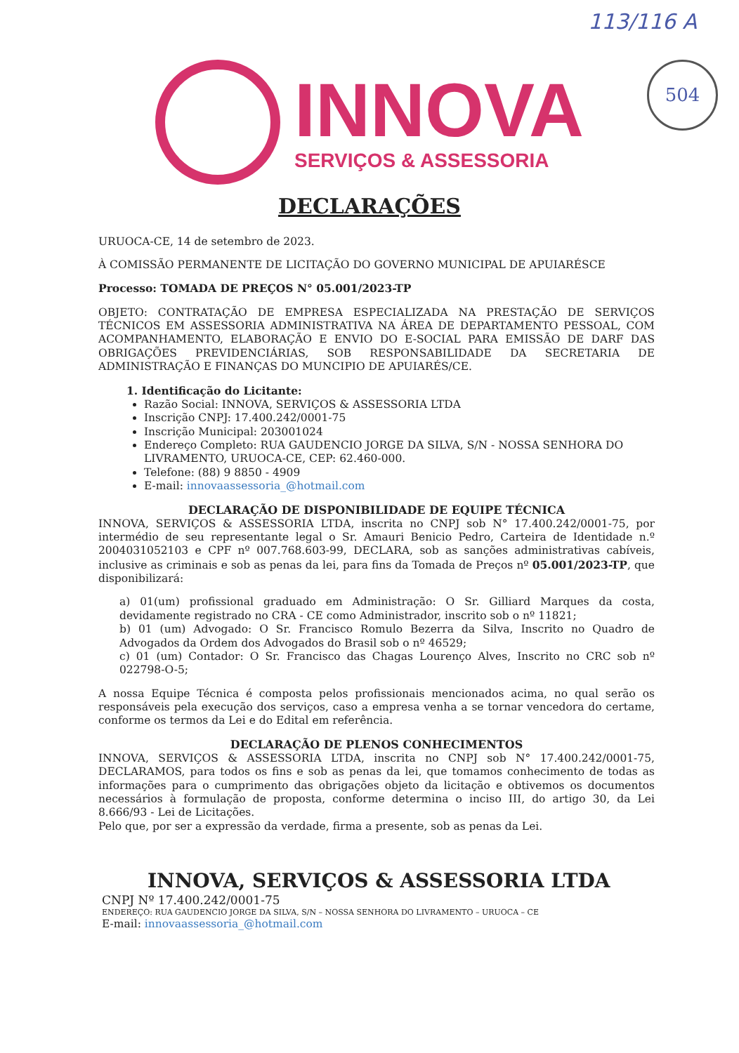113/116 A
504
INNOVA
SERVIÇOS & ASSESSORIA
DECLARAÇÕES
URUOCA-CE, 14 de setembro de 2023.
À COMISSÃO PERMANENTE DE LICITAÇÃO DO GOVERNO MUNICIPAL DE APUIARÉSCE
Processo: TOMADA DE PREÇOS N° 05.001/2023-TP
OBJETO: CONTRATAÇÃO DE EMPRESA ESPECIALIZADA NA PRESTAÇÃO DE SERVIÇOS TÉCNICOS EM ASSESSORIA ADMINISTRATIVA NA ÁREA DE DEPARTAMENTO PESSOAL, COM ACOMPANHAMENTO, ELABORAÇÃO E ENVIO DO E-SOCIAL PARA EMISSÃO DE DARF DAS OBRIGAÇÕES PREVIDENCIÁRIAS, SOB RESPONSABILIDADE DA SECRETARIA DE ADMINISTRAÇÃO E FINANÇAS DO MUNCIPIO DE APUIARÉS/CE.
1. Identificação do Licitante:
Razão Social: INNOVA, SERVIÇOS & ASSESSORIA LTDA
Inscrição CNPJ: 17.400.242/0001-75
Inscrição Municipal: 203001024
Endereço Completo: RUA GAUDENCIO JORGE DA SILVA, S/N - NOSSA SENHORA DO LIVRAMENTO, URUOCA-CE, CEP: 62.460-000.
Telefone: (88) 9 8850 - 4909
E-mail: innovaassessoria_@hotmail.com
DECLARAÇÃO DE DISPONIBILIDADE DE EQUIPE TÉCNICA
INNOVA, SERVIÇOS & ASSESSORIA LTDA, inscrita no CNPJ sob N° 17.400.242/0001-75, por intermédio de seu representante legal o Sr. Amauri Benicio Pedro, Carteira de Identidade n.º 2004031052103 e CPF nº 007.768.603-99, DECLARA, sob as sanções administrativas cabíveis, inclusive as criminais e sob as penas da lei, para fins da Tomada de Preços nº 05.001/2023-TP, que disponibilizará:
a) 01(um) profissional graduado em Administração: O Sr. Gilliard Marques da costa, devidamente registrado no CRA - CE como Administrador, inscrito sob o nº 11821;
b) 01 (um) Advogado: O Sr. Francisco Romulo Bezerra da Silva, Inscrito no Quadro de Advogados da Ordem dos Advogados do Brasil sob o nº 46529;
c) 01 (um) Contador: O Sr. Francisco das Chagas Lourenço Alves, Inscrito no CRC sob nº 022798-O-5;
A nossa Equipe Técnica é composta pelos profissionais mencionados acima, no qual serão os responsáveis pela execução dos serviços, caso a empresa venha a se tornar vencedora do certame, conforme os termos da Lei e do Edital em referência.
DECLARAÇÃO DE PLENOS CONHECIMENTOS
INNOVA, SERVIÇOS & ASSESSORIA LTDA, inscrita no CNPJ sob N° 17.400.242/0001-75, DECLARAMOS, para todos os fins e sob as penas da lei, que tomamos conhecimento de todas as informações para o cumprimento das obrigações objeto da licitação e obtivemos os documentos necessários à formulação de proposta, conforme determina o inciso III, do artigo 30, da Lei 8.666/93 - Lei de Licitações.
Pelo que, por ser a expressão da verdade, firma a presente, sob as penas da Lei.
INNOVA, SERVIÇOS & ASSESSORIA LTDA
CNPJ Nº 17.400.242/0001-75
ENDEREÇO: RUA GAUDENCIO JORGE DA SILVA, S/N – NOSSA SENHORA DO LIVRAMENTO – URUOCA – CE
E-mail: innovaassessoria_@hotmail.com